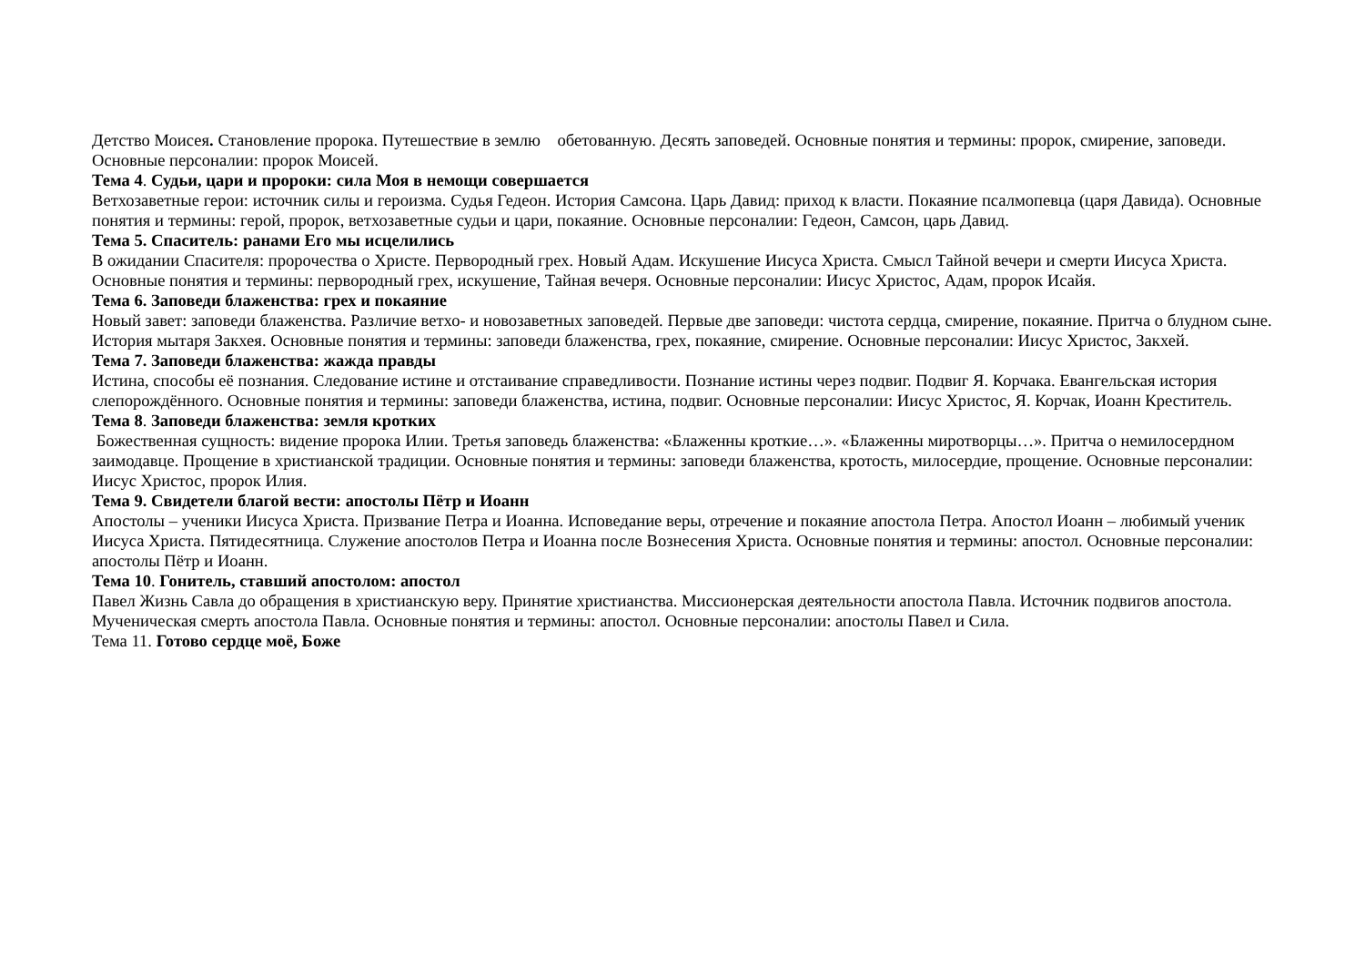Детство Моисея. Становление пророка. Путешествие в землю обетованную. Десять заповедей. Основные понятия и термины: пророк, смирение, заповеди. Основные персоналии: пророк Моисей.
Тема 4. Судьи, цари и пророки: сила Моя в немощи совершается
Ветхозаветные герои: источник силы и героизма. Судья Гедеон. История Самсона. Царь Давид: приход к власти. Покаяние псалмопевца (царя Давида). Основные понятия и термины: герой, пророк, ветхозаветные судьи и цари, покаяние. Основные персоналии: Гедеон, Самсон, царь Давид.
Тема 5. Спаситель: ранами Его мы исцелились
В ожидании Спасителя: пророчества о Христе. Первородный грех. Новый Адам. Искушение Иисуса Христа. Смысл Тайной вечери и смерти Иисуса Христа. Основные понятия и термины: первородный грех, искушение, Тайная вечеря. Основные персоналии: Иисус Христос, Адам, пророк Исайя.
Тема 6. Заповеди блаженства: грех и покаяние
Новый завет: заповеди блаженства. Различие ветхо- и новозаветных заповедей. Первые две заповеди: чистота сердца, смирение, покаяние. Притча о блудном сыне. История мытаря Закхея. Основные понятия и термины: заповеди блаженства, грех, покаяние, смирение. Основные персоналии: Иисус Христос, Закхей.
Тема 7. Заповеди блаженства: жажда правды
Истина, способы её познания. Следование истине и отстаивание справедливости. Познание истины через подвиг. Подвиг Я. Корчака. Евангельская история слепорождённого. Основные понятия и термины: заповеди блаженства, истина, подвиг. Основные персоналии: Иисус Христос, Я. Корчак, Иоанн Креститель.
Тема 8. Заповеди блаженства: земля кротких
Божественная сущность: видение пророка Илии. Третья заповедь блаженства: «Блаженны кроткие…». «Блаженны миротворцы…». Притча о немилосердном заимодавце. Прощение в христианской традиции. Основные понятия и термины: заповеди блаженства, кротость, милосердие, прощение. Основные персоналии: Иисус Христос, пророк Илия.
Тема 9. Свидетели благой вести: апостолы Пётр и Иоанн
Апостолы – ученики Иисуса Христа. Призвание Петра и Иоанна. Исповедание веры, отречение и покаяние апостола Петра. Апостол Иоанн – любимый ученик Иисуса Христа. Пятидесятница. Служение апостолов Петра и Иоанна после Вознесения Христа. Основные понятия и термины: апостол. Основные персоналии: апостолы Пётр и Иоанн.
Тема 10. Гонитель, ставший апостолом: апостол
Павел Жизнь Савла до обращения в христианскую веру. Принятие христианства. Миссионерская деятельности апостола Павла. Источник подвигов апостола. Мученическая смерть апостола Павла. Основные понятия и термины: апостол. Основные персоналии: апостолы Павел и Сила.
Тема 11. Готово сердце моё, Боже